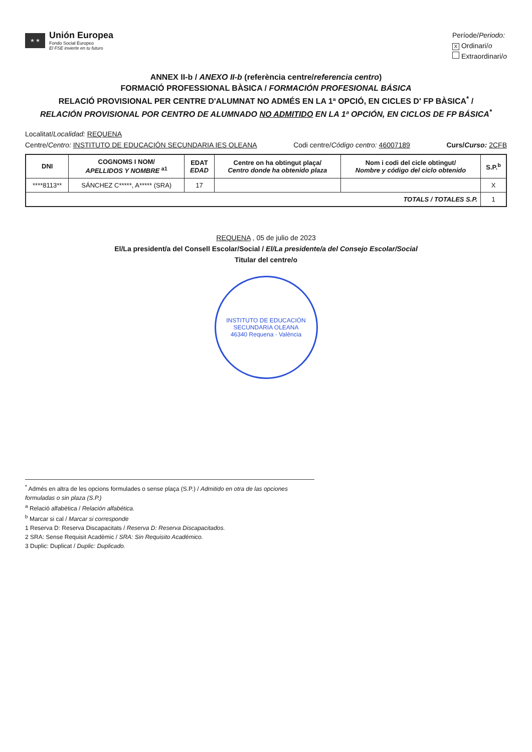★ ★
Unión Europea
Fondo Social Europeo
El FSE invierte en tu futuro
Període/Periodo:
X Ordinari/o
Extraordinari/o
ANNEX II-b / ANEXO II-b (referència centre/referencia centro)
FORMACIÓ PROFESSIONAL BÀSICA / FORMACIÓN PROFESIONAL BÁSICA
RELACIÓ PROVISIONAL PER CENTRE D'ALUMNAT NO ADMÉS EN LA 1ª OPCIÓ, EN CICLES D' FP BÀSICA<sup>*</sup> /
RELACIÓN PROVISIONAL POR CENTRO DE ALUMNADO NO ADMITIDO EN LA 1ª OPCIÓN, EN CICLOS DE FP BÁSICA<sup>*</sup>
Localitat/Localidad: REQUENA
Centre/Centro: INSTITUTO DE EDUCACIÓN SECUNDARIA IES OLEANA Codi centre/Código centro: 46007189 Curs/Curso: 2CFB
| DNI | COGNOMS I NOM/ APELLIDOS Y NOMBRE <sup>a1</sup> | EDAT EDAD | Centre on ha obtingut plaça/ Centro donde ha obtenido plaza | Nom i codi del cicle obtingut/ Nombre y código del ciclo obtenido | S.P.<sup>b</sup> |
| --- | --- | --- | --- | --- | --- |
| ****8113** | SÁNCHEZ C*****, A***** (SRA) | 17 | | | X |
| TOTALS / TOTALES S.P. | | | | | 1 |
REQUENA , 05 de julio de 2023
El/La president/a del Consell Escolar/Social / El/La presidente/a del Consejo Escolar/Social
Titular del centre/o
INSTITUTO DE EDUCACIÓN SECUNDARIA OLEANA
46340 Requena · València
<sup>*</sup> Admés en altra de les opcions formulades o sense plaça (S.P.) / Admitido en otra de las opciones formuladas o sin plaza (S.P.)
<sup>a</sup> Relació alfabètica / Relación alfabética.
<sup>b</sup> Marcar si cal / Marcar si corresponde
1 Reserva D: Reserva Discapacitats / Reserva D: Reserva Discapacitados.
2 SRA: Sense Requisit Acadèmic / SRA: Sin Requisito Académico.
3 Duplic: Duplicat / Duplic: Duplicado.